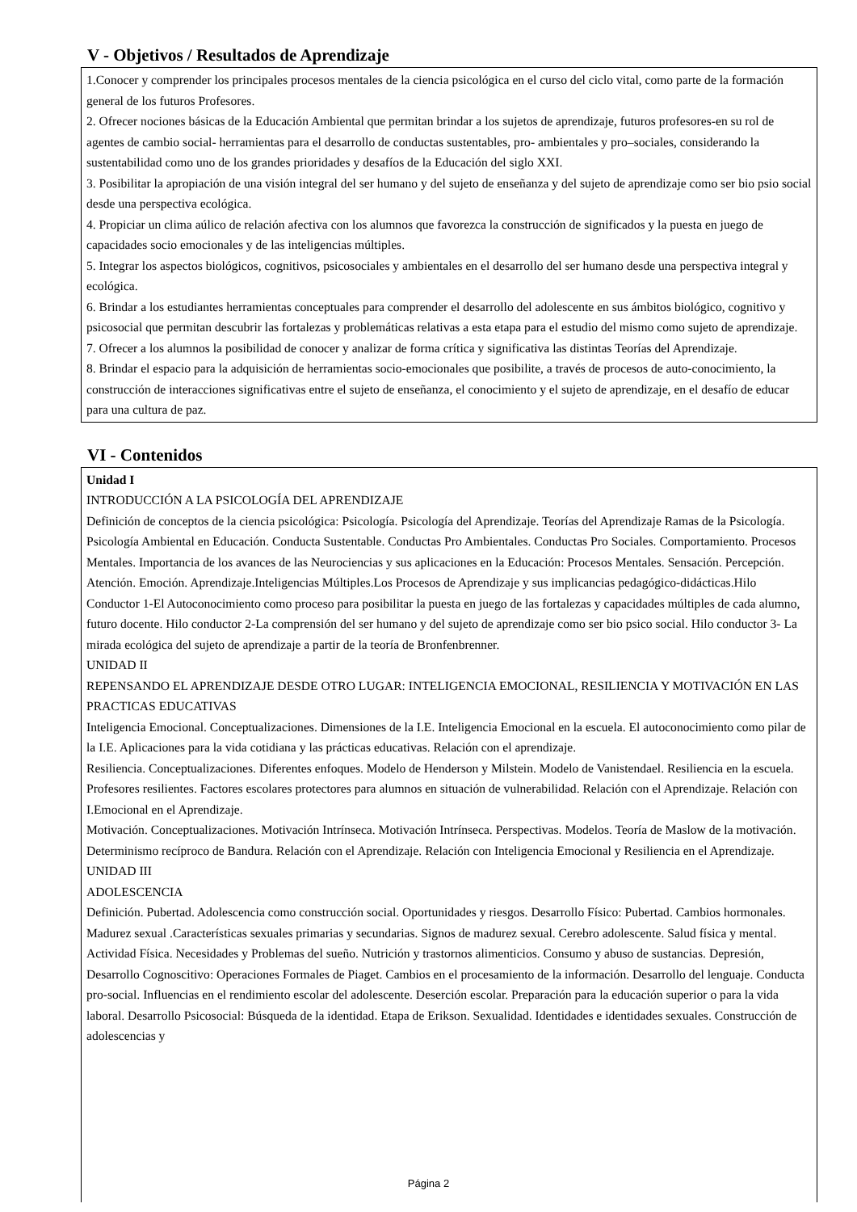V - Objetivos / Resultados de Aprendizaje
1.Conocer y comprender los principales procesos mentales de la ciencia psicológica en el curso del ciclo vital, como parte de la formación general de los futuros Profesores.
2. Ofrecer nociones básicas de la Educación Ambiental que permitan brindar a los sujetos de aprendizaje, futuros profesores-en su rol de agentes de cambio social- herramientas para el desarrollo de conductas sustentables, pro- ambientales y pro–sociales, considerando la sustentabilidad como uno de los grandes prioridades y desafíos de la Educación del siglo XXI.
3. Posibilitar la apropiación de una visión integral del ser humano y del sujeto de enseñanza y del sujeto de aprendizaje como ser bio psio social desde una perspectiva ecológica.
4. Propiciar un clima aúlico de relación afectiva con los alumnos que favorezca la construcción de significados y la puesta en juego de capacidades socio emocionales y de las inteligencias múltiples.
5. Integrar los aspectos biológicos, cognitivos, psicosociales y ambientales en el desarrollo del ser humano desde una perspectiva integral y ecológica.
6. Brindar a los estudiantes herramientas conceptuales para comprender el desarrollo del adolescente en sus ámbitos biológico, cognitivo y psicosocial que permitan descubrir las fortalezas y problemáticas relativas a esta etapa para el estudio del mismo como sujeto de aprendizaje.
7. Ofrecer a los alumnos la posibilidad de conocer y analizar de forma crítica y significativa las distintas Teorías del Aprendizaje.
8. Brindar el espacio para la adquisición de herramientas socio-emocionales que posibilite, a través de procesos de auto-conocimiento, la construcción de interacciones significativas entre el sujeto de enseñanza, el conocimiento y el sujeto de aprendizaje, en el desafío de educar para una cultura de paz.
VI - Contenidos
Unidad I
INTRODUCCIÓN A LA PSICOLOGÍA DEL APRENDIZAJE
Definición de conceptos de la ciencia psicológica: Psicología. Psicología del Aprendizaje. Teorías del Aprendizaje Ramas de la Psicología. Psicología Ambiental en Educación. Conducta Sustentable. Conductas Pro Ambientales. Conductas Pro Sociales. Comportamiento. Procesos Mentales. Importancia de los avances de las Neurociencias y sus aplicaciones en la Educación: Procesos Mentales. Sensación. Percepción. Atención. Emoción. Aprendizaje.Inteligencias Múltiples.Los Procesos de Aprendizaje y sus implicancias pedagógico-didácticas.Hilo Conductor 1-El Autoconocimiento como proceso para posibilitar la puesta en juego de las fortalezas y capacidades múltiples de cada alumno, futuro docente. Hilo conductor 2-La comprensión del ser humano y del sujeto de aprendizaje como ser bio psico social. Hilo conductor 3- La mirada ecológica del sujeto de aprendizaje a partir de la teoría de Bronfenbrenner.
UNIDAD II
REPENSANDO EL APRENDIZAJE DESDE OTRO LUGAR: INTELIGENCIA EMOCIONAL, RESILIENCIA Y MOTIVACIÓN EN LAS PRACTICAS EDUCATIVAS
Inteligencia Emocional. Conceptualizaciones. Dimensiones de la I.E. Inteligencia Emocional en la escuela. El autoconocimiento como pilar de la I.E. Aplicaciones para la vida cotidiana y las prácticas educativas. Relación con el aprendizaje.
Resiliencia. Conceptualizaciones. Diferentes enfoques. Modelo de Henderson y Milstein. Modelo de Vanistendael. Resiliencia en la escuela. Profesores resilientes. Factores escolares protectores para alumnos en situación de vulnerabilidad. Relación con el Aprendizaje. Relación con I.Emocional en el Aprendizaje.
Motivación. Conceptualizaciones. Motivación Intrínseca. Motivación Intrínseca. Perspectivas. Modelos. Teoría de Maslow de la motivación. Determinismo recíproco de Bandura. Relación con el Aprendizaje. Relación con Inteligencia Emocional y Resiliencia en el Aprendizaje.
UNIDAD III
ADOLESCENCIA
Definición. Pubertad. Adolescencia como construcción social. Oportunidades y riesgos. Desarrollo Físico: Pubertad. Cambios hormonales. Madurez sexual .Características sexuales primarias y secundarias. Signos de madurez sexual. Cerebro adolescente. Salud física y mental. Actividad Física. Necesidades y Problemas del sueño. Nutrición y trastornos alimenticios. Consumo y abuso de sustancias. Depresión, Desarrollo Cognoscitivo: Operaciones Formales de Piaget. Cambios en el procesamiento de la información. Desarrollo del lenguaje. Conducta pro-social. Influencias en el rendimiento escolar del adolescente. Deserción escolar. Preparación para la educación superior o para la vida laboral. Desarrollo Psicosocial: Búsqueda de la identidad. Etapa de Erikson. Sexualidad. Identidades e identidades sexuales. Construcción de adolescencias y
Página 2